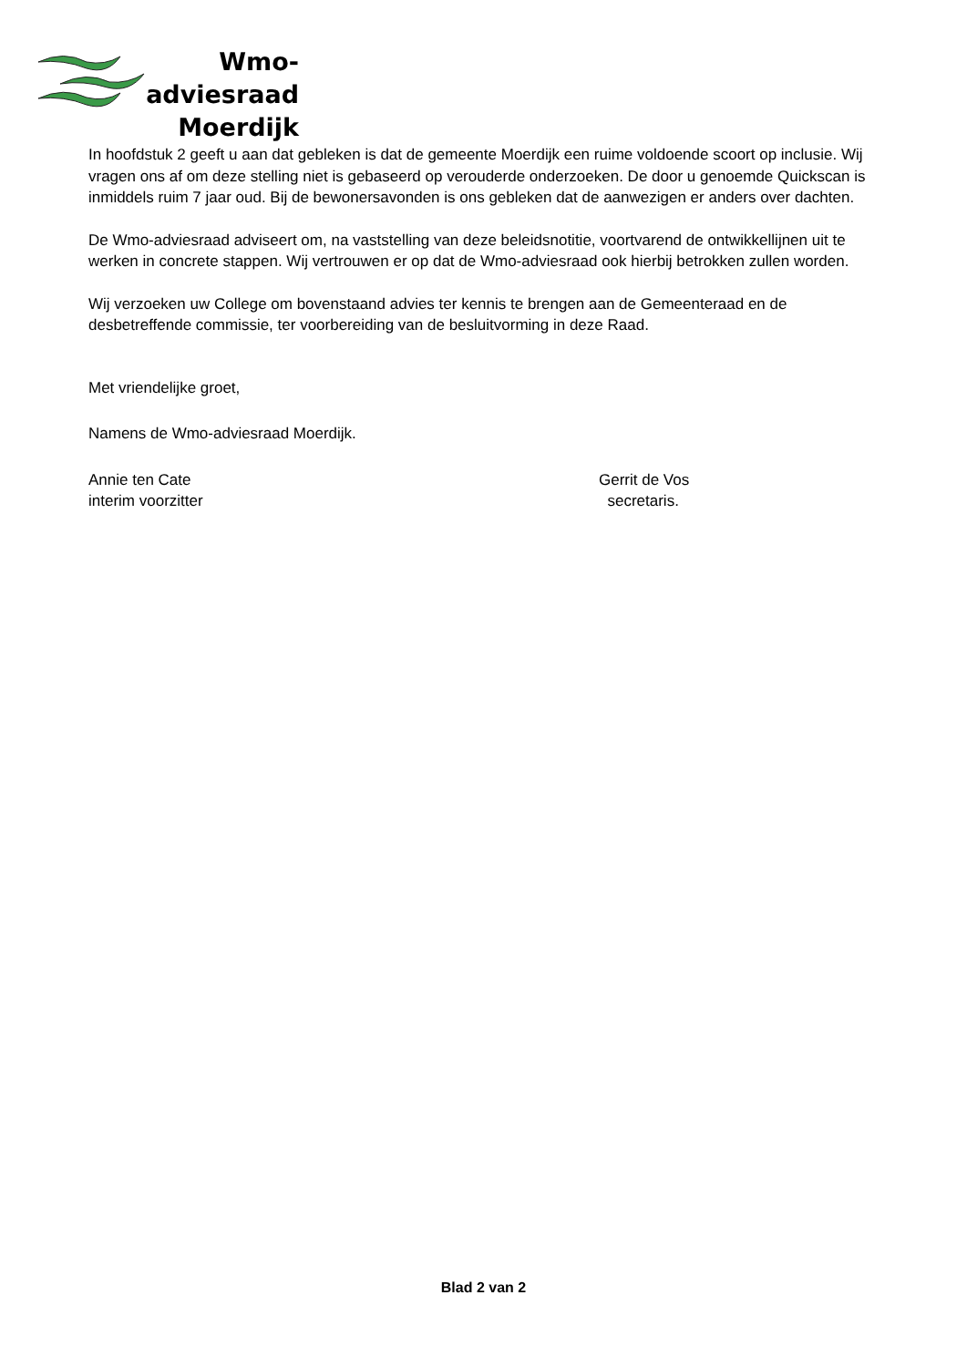Wmo-adviesraad
Moerdijk
In hoofdstuk 2 geeft u aan dat gebleken is dat de gemeente Moerdijk een ruime voldoende scoort op inclusie. Wij vragen ons af om deze stelling niet is gebaseerd op verouderde onderzoeken. De door u genoemde Quickscan is inmiddels ruim 7 jaar oud. Bij de bewonersavonden is ons gebleken dat de aanwezigen er anders over dachten.
De Wmo-adviesraad adviseert om, na vaststelling van deze beleidsnotitie, voortvarend de ontwikkellijnen uit te werken in concrete stappen. Wij vertrouwen er op dat de Wmo-adviesraad ook hierbij betrokken zullen worden.
Wij verzoeken uw College om bovenstaand advies ter kennis te brengen aan de Gemeenteraad en de desbetreffende commissie, ter voorbereiding van de besluitvorming in deze Raad.
Met vriendelijke groet,
Namens de Wmo-adviesraad Moerdijk.
Annie ten Cate
interim voorzitter
Gerrit de Vos
secretaris.
Blad 2 van 2